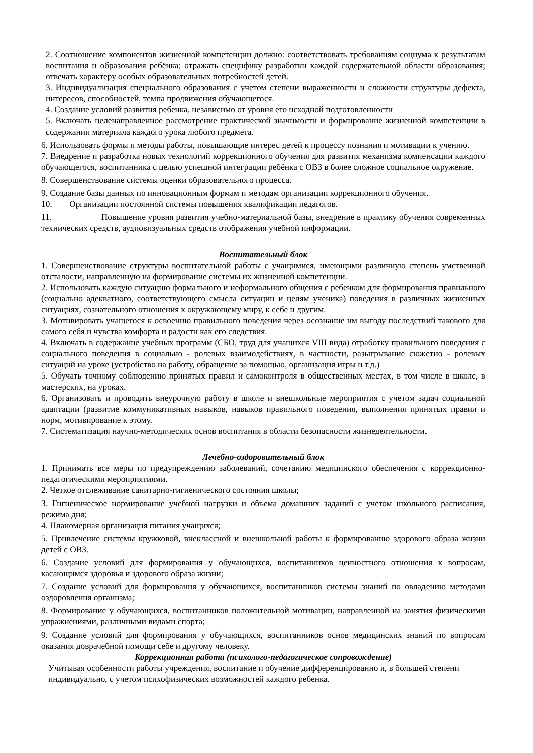2. Соотношение компонентов жизненной компетенции должно: соответствовать требованиям социума к результатам воспитания и образования ребёнка; отражать специфику разработки каждой содержательной области образования; отвечать характеру особых образовательных потребностей детей.
3. Индивидуализация специального образования с учетом степени выраженности и сложности структуры дефекта, интересов, способностей, темпа продвижения обучающегося.
4. Создание условий развития ребенка, независимо от уровня его исходной подготовленности
5. Включать целенаправленное рассмотрение практической значимости и формирование жизненной компетенции в содержании материала каждого урока любого предмета.
6. Использовать формы и методы работы, повышающие интерес детей к процессу познания и мотивации к учению.
7. Внедрение и разработка новых технологий коррекционного обучения для развития механизма компенсации каждого обучающегося, воспитанника с целью успешной интеграции ребёнка с ОВЗ в более сложное социальное окружение.
8. Совершенствование системы оценки образовательного процесса.
9. Создание базы данных по инновационным формам и методам организации коррекционного обучения.
10. Организации постоянной системы повышения квалификации педагогов.
11. Повышение уровня развития учебно-материальной базы, внедрение в практику обучения современных технических средств, аудиовизуальных средств отображения учебной информации.
Воспитательный блок
1. Совершенствование структуры воспитательной работы с учащимися, имеющими различную степень умственной отсталости, направленную на формирование системы их жизненной компетенции.
2. Использовать каждую ситуацию формального и неформального общения с ребенком для формирования правильного (социально адекватного, соответствующего смысла ситуации и целям ученика) поведения в различных жизненных ситуациях, сознательного отношения к окружающему миру, к себе и другим.
3. Мотивировать учащегося к освоению правильного поведения через осознание им выгоду последствий такового для самого себя и чувства комфорта и радости как его следствия.
4. Включать в содержание учебных программ (СБО, труд для учащихся VIII вида) отработку правильного поведения с социального поведения в социально - ролевых взаимодействиях, в частности, разыгрывание сюжетно - ролевых ситуаций на уроке (устройство на работу, обращение за помощью, организация игры и т.д.)
5. Обучать точному соблюдению принятых правил и самоконтроля в общественных местах, в том числе в школе, в мастерских, на уроках.
6. Организовать и проводить внеурочную работу в школе и внешкольные мероприятия с учетом задач социальной адаптации (развитие коммуникативных навыков, навыков правильного поведения, выполнения принятых правил и норм, мотивирование к этому.
7. Систематизация научно-методических основ воспитания в области безопасности жизнедеятельности.
Лечебно-оздоровительный блок
1. Принимать все меры по предупреждению заболеваний, сочетанию медицинского обеспечения с коррекционно-педагогическими мероприятиями.
2. Четкое отслеживание санитарно-гигиенического состояния школы;
3. Гигиеническое нормирование учебной нагрузки и объема домашних заданий с учетом школьного расписания, режима дня;
4. Планомерная организация питания учащихся;
5. Привлечение системы кружковой, внеклассной и внешкольной работы к формированию здорового образа жизни детей с ОВЗ.
6. Создание условий для формирования у обучающихся, воспитанников ценностного отношения к вопросам, касающимся здоровья и здорового образа жизни;
7. Создание условий для формирования у обучающихся, воспитанников системы знаний по овладению методами оздоровления организма;
8. Формирование у обучающихся, воспитанников положительной мотивации, направленной на занятия физическими упражнениями, различными видами спорта;
9. Создание условий для формирования у обучающихся, воспитанников основ медицинских знаний по вопросам оказания доврачебной помощи себе и другому человеку.
Коррекционная работа (психолого-педагогическое сопровождение)
Учитывая особенности работы учреждения, воспитание и обучение дифференцированно и, в большей степени индивидуально, с учетом психофизических возможностей каждого ребенка.